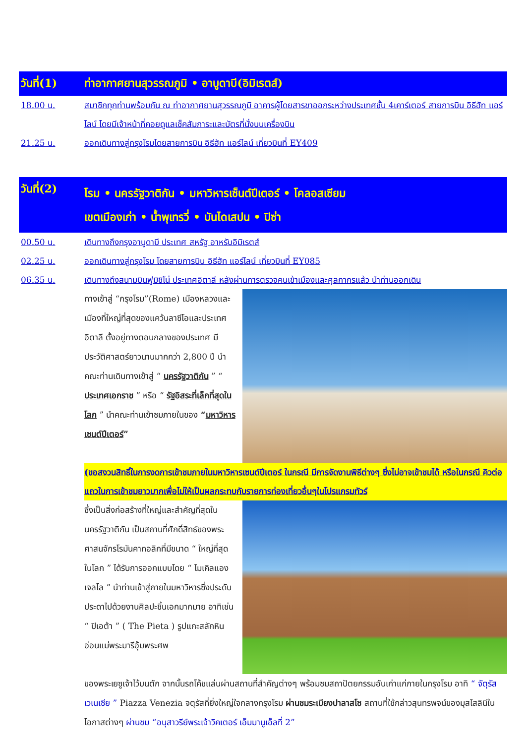วันที่(1) ท่าอากาศยานสุวรรณภูมิ • อาบูดาบี(อิมิเรตส์)
18.00 น. สมาชิกทุกท่านพร้อมกัน ณ ท่าอากาศยานสุวรรณภูมิ อาคารผู้โดยสารขาออกระหว่างประเทศชั้น 4เคาร์เตอร์ สายการบิน อิธีฮัท แอร์ไลน์ โดยมีเจ้าหน้าที่คอยดูแลเช็คสัมภาระและบัตรที่นั่งบนเครื่องบิน
21.25 น. ออกเดินทางสู่กรุงโรมโดยสายการบิน อิธีฮัท แอร์ไลน์ เที่ยวบินที่ EY409
วันที่(2)
โรม • นครรัฐวาติกัน • มหาวิหารเซ็นต์ปีเตอร์ • โคลอสเซียม
เขตเมืองเก่า • น้ำพุเทรวี่ • บันไดเสปน • ปิซ่า
00.50 น. เดินทางถึงกรุงอาบูดาบี ประเทศ สหรัฐ อาหรับอิมิเรตส์
02.25 น. ออกเดินทางสู่กรุงโรม โดยสายการบิน อิธีฮัท แอร์ไลน์ เที่ยวบินที่ EY085
06.35 น. เดินทางถึงสนามบินฟูมิชิโน่ ประเทศอิตาลี หลังผ่านการตรวจคนเข้าเมืองและศุลกากรแล้ว นำท่านออกเดิน
ทางเข้าสู่ “กรุงโรม”(Rome) เมืองหลวงและเมืองที่ใหญ่ที่สุดของแคว้นลาซีโอและประเทศอิตาลี ตั้งอยู่ทางตอนกลางของประเทศ มีประวัติศาสตร์ยาวนานมากกว่า 2,800 ปี นำคณะท่านเดินทางเข้าสู่ “ นครรัฐวาติกัน ” “ ประเทศเอกราช ” หรือ “ รัฐอิสระที่เล็กที่สุดในโลก ” นำคณะท่านเข้าชมภายในของ “มหาวิหารเซนต์ปีเตอร์”
(ขอสงวนสิทธิ์ในการงดการเข้าชมภายในมหาวิหารเซนต์ปีเตอร์ ในกรณี มีการจัดงานพิธีต่างๆ ซึ่งไม่อาจเข้าชมได้ หรือในกรณี คิวต่อแถวในการเข้าชมยาวมากเพื่อไม่ให้เป็นผลกระทบกับรายการท่องเที่ยวอื่นๆในโปรแกรมทัวร์
ซึ่งเป็นสิ่งก่อสร้างที่ใหญ่และสำคัญที่สุดในนครรัฐวาติกัน เป็นสถานที่ศักดิ์สิทธ์ของพระศาสนจักรโรมันคาทอลิกที่มีขนาด “ ใหญ่ที่สุดในโลก ” ได้รับการออกแบบโดย “ ไมเคิลแองเจลโล ” นำท่านเข้าสู่ภายในมหาวิหารซึ่งประดับประดาไปด้วยงานศิลปะชิ้นเอกมากมาย อาทิเช่น “ ปิเอต้า ” ( The Pieta ) รูปแกะสลักหินอ่อนแม่พระมารีอุ้มพระศพ
ของพระเยซูเจ้าไว้บนตัก จากนั้นรถโค้ชแล่นผ่านสถานที่สำคัญต่างๆ พร้อมชมสถาปัตยกรรมอันเก่าแก่ภายในกรุงโรม อาทิ “ จัตุรัสเวเนเซีย ” Piazza Venezia จตุรัสที่ยิ่งใหญ่ใจกลางกรุงโรม ผ่านชมระเบียงปาลาสโซ สถานที่ใช้กล่าวสุนทรพจน์ของมุสโสลินีในโอกาสต่างๆ ผ่านชม “อนุสาวรีย์พระเจ้าวิคเตอร์ เอ็มมานูเอ็ลที่ 2”